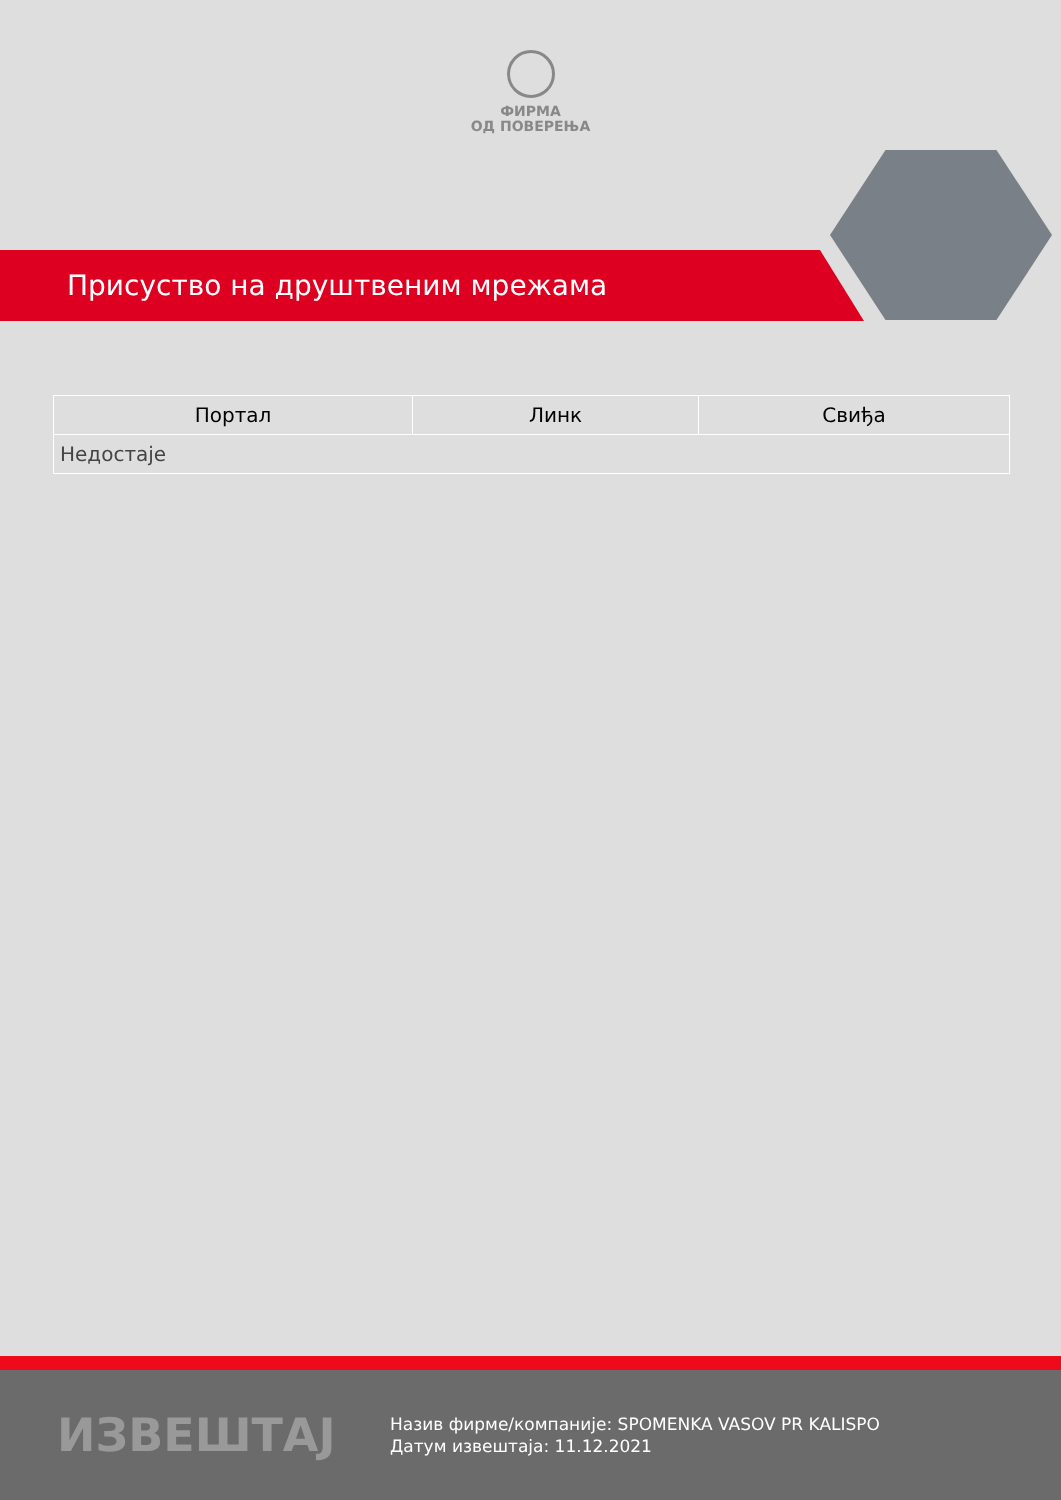ФИРМА
ОД ПОВЕРЕЊА
Присуство на друштвеним мрежама
| Портал | Линк | Свиђа |
| --- | --- | --- |
| Недостаје | | |
ИЗВЕШТАЈ
Назив фирме/компаније: SPOMENKA VASOV PR KALISPO
Датум извештаја: 11.12.2021